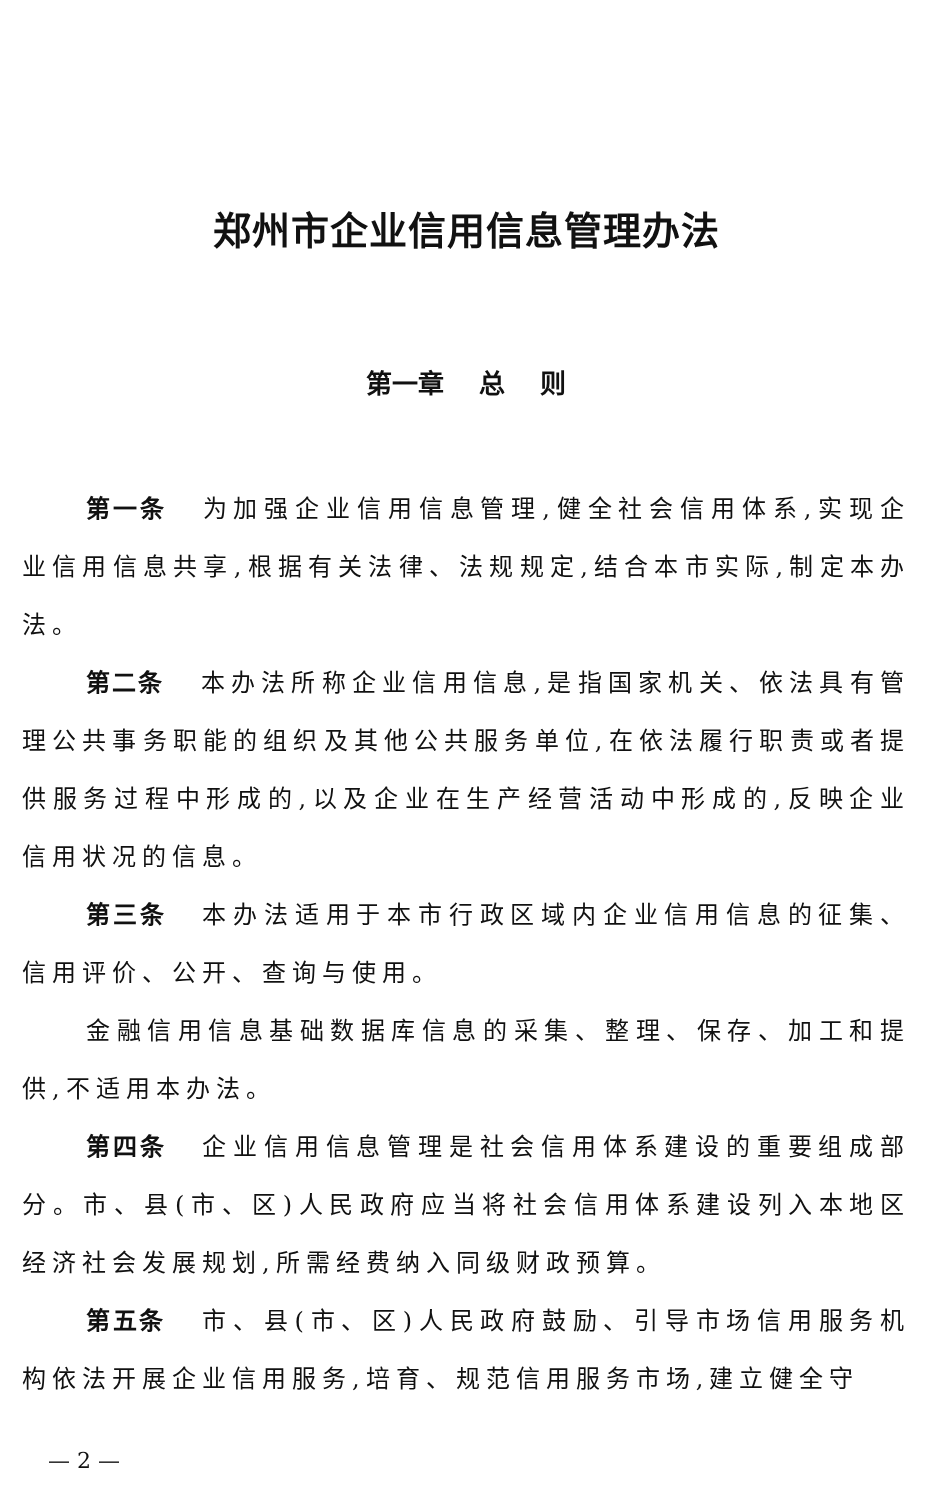郑州市企业信用信息管理办法
第一章　 总　 则
第一条 为加强企业信用信息管理,健全社会信用体系,实现企业信用信息共享,根据有关法律、法规规定,结合本市实际,制定本办法。
第二条 本办法所称企业信用信息,是指国家机关、依法具有管理公共事务职能的组织及其他公共服务单位,在依法履行职责或者提供服务过程中形成的,以及企业在生产经营活动中形成的,反映企业信用状况的信息。
第三条 本办法适用于本市行政区域内企业信用信息的征集、信用评价、公开、查询与使用。
金融信用信息基础数据库信息的采集、整理、保存、加工和提供,不适用本办法。
第四条 企业信用信息管理是社会信用体系建设的重要组成部分。市、县(市、区)人民政府应当将社会信用体系建设列入本地区经济社会发展规划,所需经费纳入同级财政预算。
第五条 市、县(市、区)人民政府鼓励、引导市场信用服务机构依法开展企业信用服务,培育、规范信用服务市场,建立健全守
— 2 —